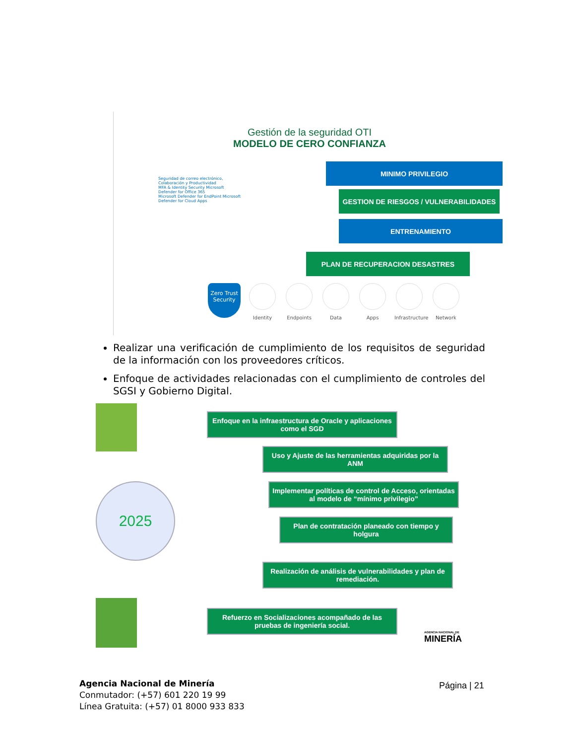Gestión de la seguridad OTI
MODELO DE CERO CONFIANZA
Seguridad de correo electrónico, Colaboración y Productividad
MFA & Identity Security Microsoft Defender for Office 365
Microsoft Defender for EndPoint Microsoft Defender for Cloud Apps
MINIMO PRIVILEGIO
GESTION DE RIESGOS / VULNERABILIDADES
ENTRENAMIENTO
PLAN DE RECUPERACION DESASTRES
Zero Trust Security
Identity Endpoints Data Apps Infrastructure
Network
Realizar una verificación de cumplimiento de los requisitos de seguridad de la información con los proveedores críticos.
Enfoque de actividades relacionadas con el cumplimiento de controles del SGSI y Gobierno Digital.
2025
Enfoque en la infraestructura de Oracle y aplicaciones como el SGD
Uso y Ajuste de las herramientas adquiridas por la ANM
Implementar políticas de control de Acceso, orientadas al modelo de “mínimo privilegio”
Plan de contratación planeado con tiempo y holgura
Realización de análisis de vulnerabilidades y plan de remediación.
Refuerzo en Socializaciones acompañado de las pruebas de ingeniería social.
AGENCIA NACIONAL DE
MINERÍA
Agencia Nacional de Minería
Conmutador: (+57) 601 220 19 99
Línea Gratuita: (+57) 01 8000 933 833
Página | 21